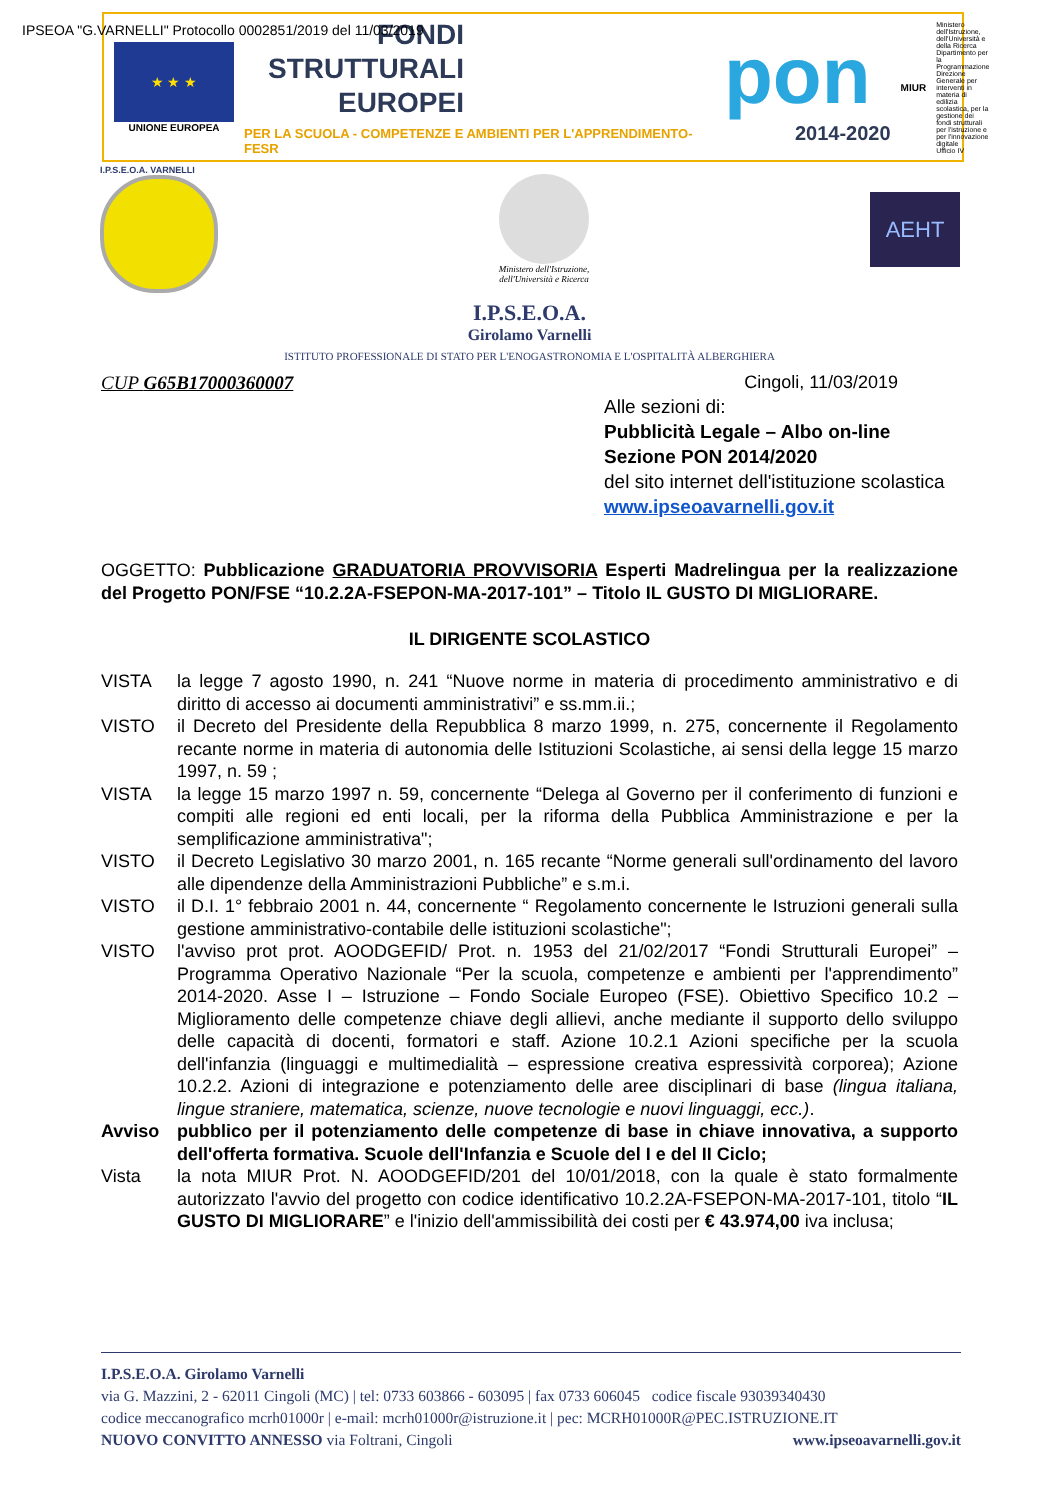★ ★ ★
UNIONE EUROPEA
FONDI
STRUTTURALI
EUROPEI
PER LA SCUOLA - COMPETENZE E AMBIENTI PER L'APPRENDIMENTO-FESR
pon
2014-2020
MIUR
Ministero dell'Istruzione, dell'Università e della Ricerca
Dipartimento per la Programmazione
Direzione Generale per interventi in materia di edilizia scolastica, per la gestione dei fondi strutturali per l'istruzione e per l'innovazione digitale
Ufficio IV
IPSEOA "G.VARNELLI" Protocollo 0002851/2019 del 11/03/2019
I.P.S.E.O.A. VARNELLI
Ministero dell'Istruzione,
dell'Università e Ricerca
AEHT
I.P.S.E.O.A.
Girolamo Varnelli
ISTITUTO PROFESSIONALE DI STATO PER L'ENOGASTRONOMIA E L'OSPITALITÀ ALBERGHIERA
CUP G65B17000360007 Cingoli, 11/03/2019
Alle sezioni di:
Pubblicità Legale – Albo on-line
Sezione PON 2014/2020
del sito internet dell'istituzione scolastica
www.ipseoavarnelli.gov.it
OGGETTO: Pubblicazione GRADUATORIA PROVVISORIA Esperti Madrelingua per la realizzazione del Progetto PON/FSE “10.2.2A-FSEPON-MA-2017-101” – Titolo IL GUSTO DI MIGLIORARE.
IL DIRIGENTE SCOLASTICO
VISTA la legge 7 agosto 1990, n. 241 “Nuove norme in materia di procedimento amministrativo e di diritto di accesso ai documenti amministrativi” e ss.mm.ii.;
VISTO il Decreto del Presidente della Repubblica 8 marzo 1999, n. 275, concernente il Regolamento recante norme in materia di autonomia delle Istituzioni Scolastiche, ai sensi della legge 15 marzo 1997, n. 59 ;
VISTA la legge 15 marzo 1997 n. 59, concernente “Delega al Governo per il conferimento di funzioni e compiti alle regioni ed enti locali, per la riforma della Pubblica Amministrazione e per la semplificazione amministrativa";
VISTO il Decreto Legislativo 30 marzo 2001, n. 165 recante “Norme generali sull'ordinamento del lavoro alle dipendenze della Amministrazioni Pubbliche” e s.m.i.
VISTO il D.I. 1° febbraio 2001 n. 44, concernente “ Regolamento concernente le Istruzioni generali sulla gestione amministrativo-contabile delle istituzioni scolastiche";
VISTO l'avviso prot prot. AOODGEFID/ Prot. n. 1953 del 21/02/2017 “Fondi Strutturali Europei” – Programma Operativo Nazionale “Per la scuola, competenze e ambienti per l'apprendimento” 2014-2020. Asse I – Istruzione – Fondo Sociale Europeo (FSE). Obiettivo Specifico 10.2 – Miglioramento delle competenze chiave degli allievi, anche mediante il supporto dello sviluppo delle capacità di docenti, formatori e staff. Azione 10.2.1 Azioni specifiche per la scuola dell'infanzia (linguaggi e multimedialità – espressione creativa espressività corporea); Azione 10.2.2. Azioni di integrazione e potenziamento delle aree disciplinari di base (lingua italiana, lingue straniere, matematica, scienze, nuove tecnologie e nuovi linguaggi, ecc.).
Avviso pubblico per il potenziamento delle competenze di base in chiave innovativa, a supporto dell'offerta formativa. Scuole dell'Infanzia e Scuole del I e del II Ciclo;
Vista la nota MIUR Prot. N. AOODGEFID/201 del 10/01/2018, con la quale è stato formalmente autorizzato l'avvio del progetto con codice identificativo 10.2.2A-FSEPON-MA-2017-101, titolo “IL GUSTO DI MIGLIORARE” e l'inizio dell'ammissibilità dei costi per € 43.974,00 iva inclusa;
I.P.S.E.O.A. Girolamo Varnelli
via G. Mazzini, 2 - 62011 Cingoli (MC) | tel: 0733 603866 - 603095 | fax 0733 606045 codice fiscale 93039340430
codice meccanografico mcrh01000r | e-mail: mcrh01000r@istruzione.it | pec: MCRH01000R@PEC.ISTRUZIONE.IT
NUOVO CONVITTO ANNESSO via Foltrani, Cingoli www.ipseoavarnelli.gov.it